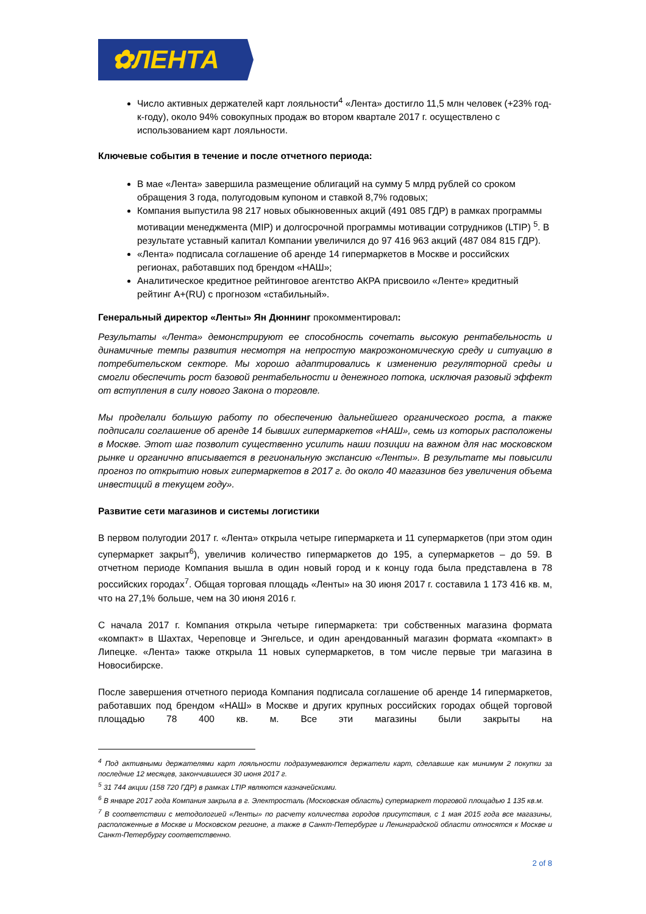✿ЛЕНТА
Число активных держателей карт лояльности<sup>4</sup> «Лента» достигло 11,5 млн человек (+23% год-к-году), около 94% совокупных продаж во втором квартале 2017 г. осуществлено с использованием карт лояльности.
Ключевые события в течение и после отчетного периода:
В мае «Лента» завершила размещение облигаций на сумму 5 млрд рублей со сроком обращения 3 года, полугодовым купоном и ставкой 8,7% годовых;
Компания выпустила 98 217 новых обыкновенных акций (491 085 ГДР) в рамках программы мотивации менеджмента (MIP) и долгосрочной программы мотивации сотрудников (LTIP) <sup>5</sup>. В результате уставный капитал Компании увеличился до 97 416 963 акций (487 084 815 ГДР).
«Лента» подписала соглашение об аренде 14 гипермаркетов в Москве и российских регионах, работавших под брендом «НАШ»;
Аналитическое кредитное рейтинговое агентство АКРА присвоило «Ленте» кредитный рейтинг A+(RU) с прогнозом «стабильный».
Генеральный директор «Ленты» Ян Дюннинг прокомментировал:
Результаты «Лента» демонстрируют ее способность сочетать высокую рентабельность и динамичные темпы развития несмотря на непростую макроэкономическую среду и ситуацию в потребительском секторе. Мы хорошо адаптировались к изменению регуляторной среды и смогли обеспечить рост базовой рентабельности и денежного потока, исключая разовый эффект от вступления в силу нового Закона о торговле.
Мы проделали большую работу по обеспечению дальнейшего органического роста, а также подписали соглашение об аренде 14 бывших гипермаркетов «НАШ», семь из которых расположены в Москве. Этот шаг позволит существенно усилить наши позиции на важном для нас московском рынке и органично вписывается в региональную экспансию «Ленты». В результате мы повысили прогноз по открытию новых гипермаркетов в 2017 г. до около 40 магазинов без увеличения объема инвестиций в текущем году».
Развитие сети магазинов и системы логистики
В первом полугодии 2017 г. «Лента» открыла четыре гипермаркета и 11 супермаркетов (при этом один супермаркет закрыт<sup>6</sup>), увеличив количество гипермаркетов до 195, а супермаркетов – до 59. В отчетном периоде Компания вышла в один новый город и к концу года была представлена в 78 российских городах<sup>7</sup>. Общая торговая площадь «Ленты» на 30 июня 2017 г. составила 1 173 416 кв. м, что на 27,1% больше, чем на 30 июня 2016 г.
С начала 2017 г. Компания открыла четыре гипермаркета: три собственных магазина формата «компакт» в Шахтах, Череповце и Энгельсе, и один арендованный магазин формата «компакт» в Липецке. «Лента» также открыла 11 новых супермаркетов, в том числе первые три магазина в Новосибирске.
После завершения отчетного периода Компания подписала соглашение об аренде 14 гипермаркетов, работавших под брендом «НАШ» в Москве и других крупных российских городах общей торговой площадью 78 400 кв. м. Все эти магазины были закрыты на
<sup>4</sup> Под активными держателями карт лояльности подразумеваются держатели карт, сделавшие как минимум 2 покупки за последние 12 месяцев, закончившиеся 30 июня 2017 г.
<sup>5</sup> 31 744 акции (158 720 ГДР) в рамках LTIP являются казначейскими.
<sup>6</sup> В январе 2017 года Компания закрыла в г. Электросталь (Московская область) супермаркет торговой площадью 1 135 кв.м.
<sup>7</sup> В соответствии с методологией «Ленты» по расчету количества городов присутствия, с 1 мая 2015 года все магазины, расположенные в Москве и Московском регионе, а также в Санкт-Петербурге и Ленинградской области относятся к Москве и Санкт-Петербургу соответственно.
2 of 8